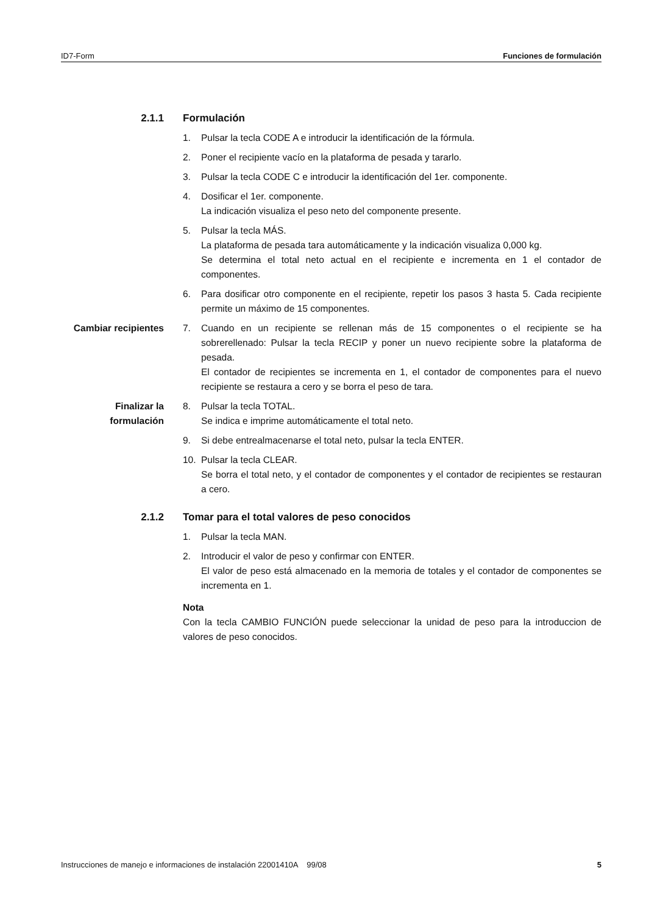ID7-Form Funciones de formulación
2.1.1 Formulación
1. Pulsar la tecla CODE A e introducir la identificación de la fórmula.
2. Poner el recipiente vacío en la plataforma de pesada y tararlo.
3. Pulsar la tecla CODE C e introducir la identificación del 1er. componente.
4. Dosificar el 1er. componente.
La indicación visualiza el peso neto del componente presente.
5. Pulsar la tecla MÁS.
La plataforma de pesada tara automáticamente y la indicación visualiza 0,000 kg.
Se determina el total neto actual en el recipiente e incrementa en 1 el contador de componentes.
6. Para dosificar otro componente en el recipiente, repetir los pasos 3 hasta 5. Cada recipiente permite un máximo de 15 componentes.
Cambiar recipientes 7. Cuando en un recipiente se rellenan más de 15 componentes o el recipiente se ha sobrerellenado: Pulsar la tecla RECIP y poner un nuevo recipiente sobre la plataforma de pesada.
El contador de recipientes se incrementa en 1, el contador de componentes para el nuevo recipiente se restaura a cero y se borra el peso de tara.
Finalizar la formulación
8. Pulsar la tecla TOTAL.
Se indica e imprime automáticamente el total neto.
9. Si debe entrealmacenarse el total neto, pulsar la tecla ENTER.
10. Pulsar la tecla CLEAR.
Se borra el total neto, y el contador de componentes y el contador de recipientes se restauran a cero.
2.1.2 Tomar para el total valores de peso conocidos
1. Pulsar la tecla MAN.
2. Introducir el valor de peso y confirmar con ENTER.
El valor de peso está almacenado en la memoria de totales y el contador de componentes se incrementa en 1.
Nota
Con la tecla CAMBIO FUNCIÓN puede seleccionar la unidad de peso para la introduccion de valores de peso conocidos.
Instrucciones de manejo e informaciones de instalación 22001410A 99/08 5